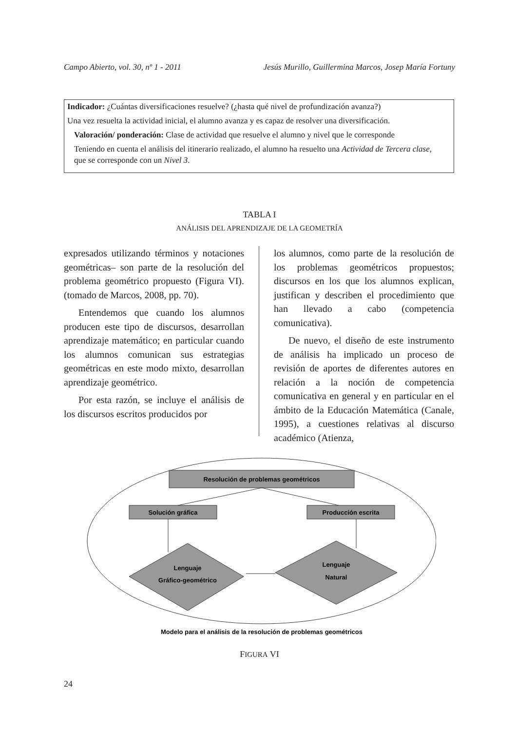Campo Abierto, vol. 30, nº 1 - 2011 Jesús Murillo, Guillermina Marcos, Josep María Fortuny
Indicador: ¿Cuántas diversificaciones resuelve? (¿hasta qué nivel de profundización avanza?)
Una vez resuelta la actividad inicial, el alumno avanza y es capaz de resolver una diversificación.
Valoración/ ponderación: Clase de actividad que resuelve el alumno y nivel que le corresponde
Teniendo en cuenta el análisis del itinerario realizado, el alumno ha resuelto una Actividad de Tercera clase, que se corresponde con un Nivel 3.
TABLA I
ANÁLISIS DEL APRENDIZAJE DE LA GEOMETRÍA
expresados utilizando términos y notaciones geométricas– son parte de la resolución del problema geométrico propuesto (Figura VI).(tomado de Marcos, 2008, pp. 70).
Entendemos que cuando los alumnos producen este tipo de discursos, desarrollan aprendizaje matemático; en particular cuando los alumnos comunican sus estrategias geométricas en este modo mixto, desarrollan aprendizaje geométrico.
Por esta razón, se incluye el análisis de los discursos escritos producidos por
los alumnos, como parte de la resolución de los problemas geométricos propuestos; discursos en los que los alumnos explican, justifican y describen el procedimiento que han llevado a cabo (competencia comunicativa).
De nuevo, el diseño de este instrumento de análisis ha implicado un proceso de revisión de aportes de diferentes autores en relación a la noción de competencia comunicativa en general y en particular en el ámbito de la Educación Matemática (Canale, 1995), a cuestiones relativas al discurso académico (Atienza,
Resolución de problemas geométricos
Solución gráfica
Producción escrita
Lenguaje
Gráfico-geométrico
Lenguaje
Natural
Modelo para el análisis de la resolución de problemas geométricos
FIGURA VI
24